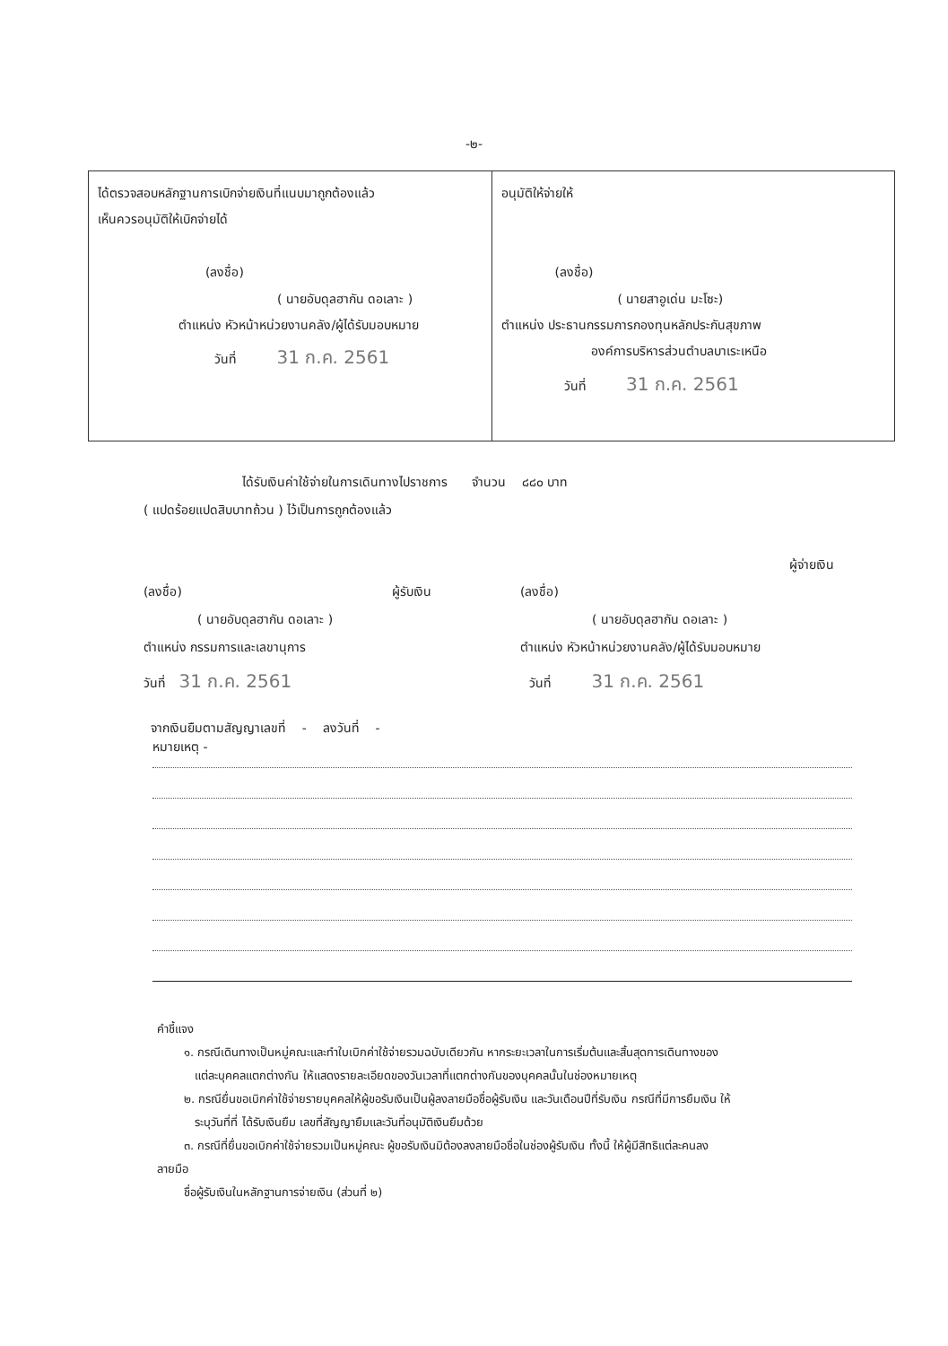-๒-
| ได้ตรวจสอบหลักฐานการเบิกจ่ายเงินที่แนบมาถูกต้องแล้ว เห็นควรอนุมัติให้เบิกจ่ายได้ (ลงชื่อ) ( นายอับดุลฮากัน ดอเลาะ ) ตำแหน่ง หัวหน้าหน่วยงานคลัง/ผู้ได้รับมอบหมาย วันที่ 31 ก.ค. 2561 | อนุมัติให้จ่ายให้ (ลงชื่อ) ( นายสาอูเด่น มะโซะ) ตำแหน่ง ประธานกรรมการกองทุนหลักประกันสุขภาพ องค์การบริหารส่วนตำบลบาเระเหนือ วันที่ 31 ก.ค. 2561 |
ได้รับเงินค่าใช้จ่ายในการเดินทางไปราชการ จำนวน ๘๘๐ บาท
( แปดร้อยแปดสิบบาทถ้วน ) ไว้เป็นการถูกต้องแล้ว
(ลงชื่อ) ผู้รับเงิน
( นายอับดุลฮากัน ดอเลาะ )
ตำแหน่ง กรรมการและเลขานุการ
วันที่ 31 ก.ค. 2561
ผู้จ่ายเงิน
(ลงชื่อ)
( นายอับดุลฮากัน ดอเลาะ )
ตำแหน่ง หัวหน้าหน่วยงานคลัง/ผู้ได้รับมอบหมาย
วันที่ 31 ก.ค. 2561
จากเงินยืมตามสัญญาเลขที่ - ลงวันที่ -
หมายเหตุ -
คำชี้แจง
๑. กรณีเดินทางเป็นหมู่คณะและทำใบเบิกค่าใช้จ่ายรวมฉบับเดียวกัน หากระยะเวลาในการเริ่มต้นและสิ้นสุดการเดินทางของ
แต่ละบุคคลแตกต่างกัน ให้แสดงรายละเอียดของวันเวลาที่แตกต่างกันของบุคคลนั้นในช่องหมายเหตุ
๒. กรณียื่นขอเบิกค่าใช้จ่ายรายบุคคลให้ผู้ขอรับเงินเป็นผู้ลงลายมือชื่อผู้รับเงิน และวันเดือนปีที่รับเงิน กรณีที่มีการยืมเงิน ให้
ระบุวันที่ที่ ได้รับเงินยืม เลขที่สัญญายืมและวันที่อนุมัติเงินยืมด้วย
๓. กรณีที่ยื่นขอเบิกค่าใช้จ่ายรวมเป็นหมู่คณะ ผู้ขอรับเงินมิต้องลงลายมือชื่อในช่องผู้รับเงิน ทั้งนี้ ให้ผู้มีสิทธิแต่ละคนลง
ลายมือ
ชื่อผู้รับเงินในหลักฐานการจ่ายเงิน (ส่วนที่ ๒)